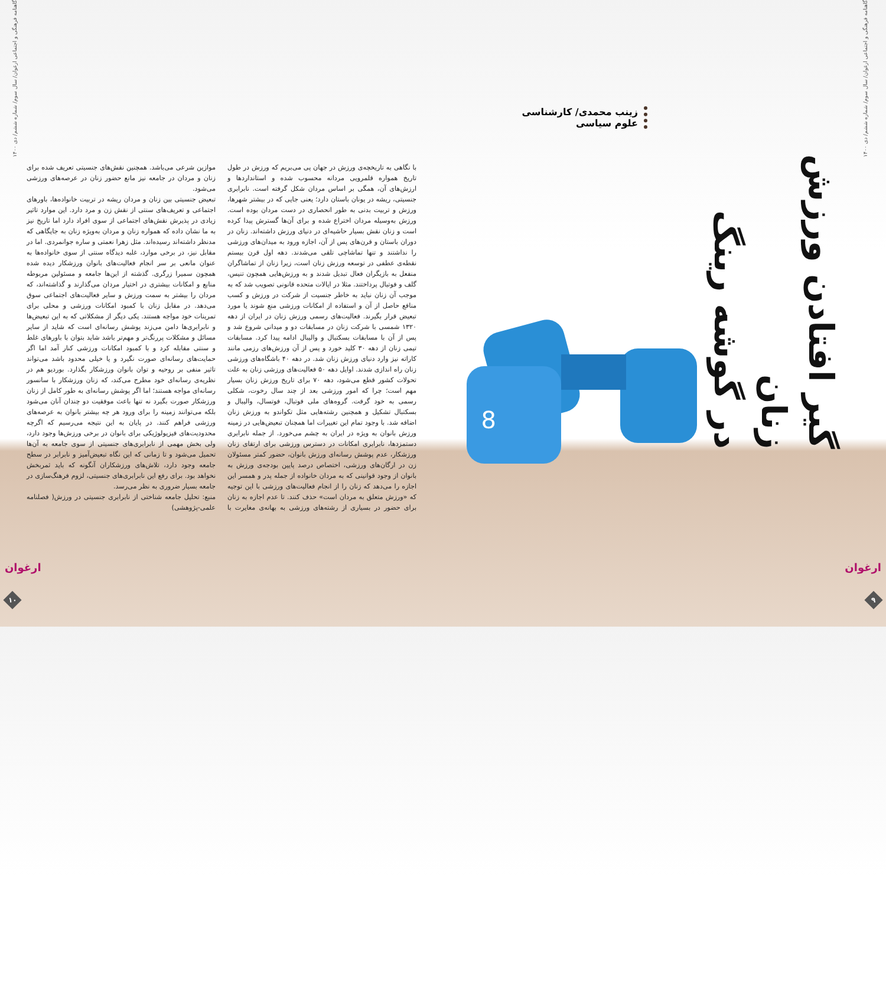گیر افتادن ورزش زنان
در گوشه رینگ
زینب محمدی/ کارشناسی
علوم سیاسی
8
با نگاهی به تاریخچه‌ی ورزش در جهان پی می‌بریم که ورزش در طول تاریخ همواره قلمرویی مردانه محسوب شده و استانداردها و ارزش‌های آن، همگی بر اساس مردان شکل گرفته است. نابرابری جنسیتی، ریشه در یونان باستان دارد؛ یعنی جایی که در بیشتر شهرها، ورزش و تربیت بدنی به طور انحصاری در دست مردان بوده است. ورزش به‌وسیله مردان اختراع شده و برای آن‌ها گسترش پیدا کرده است و زنان نقش بسیار حاشیه‌ای در دنیای ورزش داشته‌اند. زنان در دوران باستان و قرن‌های پس از آن، اجازه ورود به میدان‌های ورزشی را نداشتند و تنها تماشاچی تلقی می‌شدند. دهه اول قرن بیستم نقطه‌ی عطفی در توسعه ورزش زنان است، زیرا زنان از تماشاگران منفعل به بازیگران فعال تبدیل شدند و به ورزش‌هایی همچون تنیس، گلف و فوتبال پرداختند. مثلا در ایالات متحده قانونی تصویب شد که به موجب آن زنان نباید به خاطر جنسیت از شرکت در ورزش و کسب منافع حاصل از آن و استفاده از امکانات ورزشی منع شوند یا مورد تبعیض قرار بگیرند. فعالیت‌های رسمی ورزش زنان در ایران از دهه ۱۳۲۰ شمسی با شرکت زنان در مسابقات دو و میدانی شروع شد و پس از آن با مسابقات بسکتبال و والیبال ادامه پیدا کرد. مسابقات تیمی زنان از دهه ۳۰ کلید خورد و پس از آن ورزش‌های رزمی مانند کاراته نیز وارد دنیای ورزش زنان شد. در دهه ۴۰ باشگاه‌های ورزشی زنان راه اندازی شدند. اوایل دهه ۵۰ فعالیت‌های ورزشی زنان به علت تحولات کشور قطع می‌شود، دهه ۷۰ برای تاریخ ورزش زنان بسیار مهم است؛ چرا که امور ورزشی بعد از چند سال رخوت، شکلی رسمی به خود گرفت. گروه‌های ملی فوتبال، فوتسال، والیبال و بسکتبال تشکیل و همچنین رشته‌هایی مثل تکواندو به ورزش زنان اضافه شد. با وجود تمام این تغییرات اما همچنان تبعیض‌هایی در زمینه ورزش بانوان به ویژه در ایران به چشم می‌خورد. از جمله نابرابری دستمزدها، نابرابری امکانات در دسترس ورزشی برای ارتقای زنان ورزشکار، عدم پوشش رسانه‌ای ورزش بانوان، حضور کمتر مسئولان زن در ارگان‌های ورزشی، اختصاص درصد پایین بودجه‌ی ورزش به بانوان از وجود قوانینی که به مردان خانواده از جمله پدر و همسر این اجازه را می‌دهد که زنان را از انجام فعالیت‌های ورزشی با این توجیه که «ورزش متعلق به مردان است» حذف کنند. تا عدم اجازه به زنان برای حضور در بسیاری از رشته‌های ورزشی به بهانه‌ی مغایرت با موازین شرعی می‌باشد. همچنین نقش‌های جنسیتی تعریف شده برای زنان و مردان در جامعه نیز مانع حضور زنان در عرصه‌های ورزشی می‌شود.
تبعیض جنسیتی بین زنان و مردان ریشه در تربیت خانواده‌ها، باورهای اجتماعی و تعریف‌های سنتی از نقش زن و مرد دارد. این موارد تاثیر زیادی در پذیرش نقش‌های اجتماعی از سوی افراد دارد اما تاریخ نیز به ما نشان داده که همواره زنان و مردان به‌ویژه زنان به جایگاهی که مدنظر داشته‌اند رسیده‌اند. مثل زهرا نعمتی و ساره جوانمردی. اما در مقابل نیز، در برخی موارد، غلبه دیدگاه سنتی از سوی خانواده‌ها به عنوان مانعی بر سر انجام فعالیت‌های بانوان ورزشکار دیده شده همچون سمیرا زرگری. گذشته از این‌ها جامعه و مسئولین مربوطه منابع و امکانات بیشتری در اختیار مردان می‌گذارند و گذاشته‌اند، که مردان را بیشتر به سمت ورزش و سایر فعالیت‌های اجتماعی سوق می‌دهد. در مقابل زنان با کمبود امکانات ورزشی و محلی برای تمرینات خود مواجه هستند. یکی دیگر از مشکلاتی که به این تبعیض‌ها و نابرابری‌ها دامن می‌زند پوشش رسانه‌ای است که شاید از سایر مسائل و مشکلات پررنگ‌تر و مهم‌تر باشد شاید بتوان با باورهای غلط و سنتی مقابله کرد و با کمبود امکانات ورزشی کنار آمد اما اگر حمایت‌های رسانه‌ای صورت نگیرد و یا خیلی محدود باشد می‌تواند تاثیر منفی بر روحیه و توان بانوان ورزشکار بگذارد. بوردیو هم در نظریه‌ی رسانه‌ای خود مطرح می‌کند، که زنان ورزشکار با سانسور رسانه‌ای مواجه هستند؛ اما اگر پوشش رسانه‌ای به طور کامل از زنان ورزشکار صورت بگیرد نه تنها باعث موفقیت دو چندان آنان می‌شود بلکه می‌توانند زمینه را برای ورود هر چه بیشتر بانوان به عرصه‌های ورزشی فراهم کنند. در پایان به این نتیجه می‌رسیم که اگرچه محدودیت‌های فیزیولوژیکی برای بانوان در برخی ورزش‌ها وجود دارد، ولی بخش مهمی از نابرابری‌های جنسیتی از سوی جامعه به آن‌ها تحمیل می‌شود و تا زمانی که این نگاه تبعیض‌آمیز و نابرابر در سطح جامعه وجود دارد، تلاش‌های ورزشکاران آنگونه که باید ثمربخش نخواهد بود. برای رفع این نابرابری‌های جنسیتی، لزوم فرهنگ‌سازی در جامعه بسیار ضروری به نظر می‌رسد.
منبع: تحلیل جامعه شناختی از نابرابری جنسیتی در ورزش( فصلنامه علمی-پژوهشی)
گاهنامه فرهنگی و اجتماعی ارغوان/ سال سوم/ شماره ششم/ دی ۱۴۰۰
گاهنامه فرهنگی و اجتماعی ارغوان/ سال سوم/ شماره ششم/ دی ۱۴۰۰
ارغوان ارغوان
۱۰ ۹